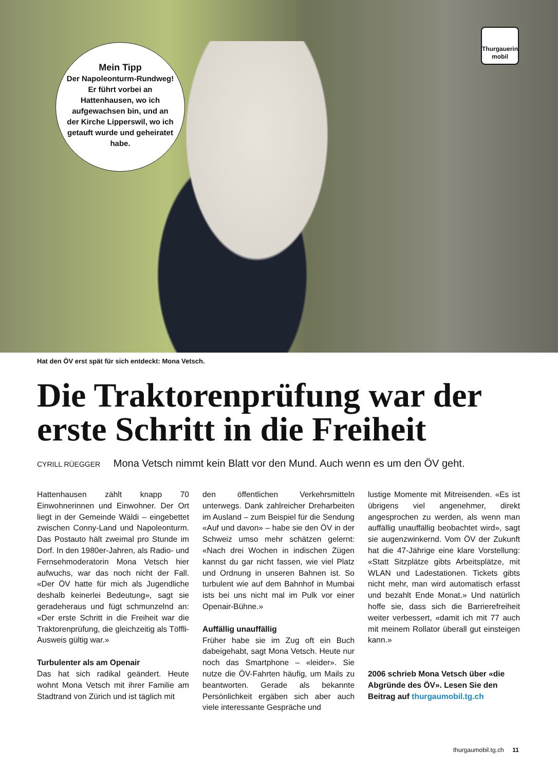Mein Tipp
Der Napoleonturm-Rundweg! Er führt vorbei an Hattenhausen, wo ich aufgewachsen bin, und an der Kirche Lipperswil, wo ich getauft wurde und geheiratet habe.
Thurgauerin mobil
Hat den ÖV erst spät für sich entdeckt: Mona Vetsch.
Die Traktorenprüfung war der erste Schritt in die Freiheit
CYRILL RÜEGGER Mona Vetsch nimmt kein Blatt vor den Mund. Auch wenn es um den ÖV geht.
Hattenhausen zählt knapp 70 Einwohnerinnen und Einwohner. Der Ort liegt in der Gemeinde Wäldi – eingebettet zwischen Conny-Land und Napoleonturm. Das Postauto hält zweimal pro Stunde im Dorf. In den 1980er-Jahren, als Radio- und Fernsehmoderatorin Mona Vetsch hier aufwuchs, war das noch nicht der Fall. «Der ÖV hatte für mich als Jugendliche deshalb keinerlei Bedeutung», sagt sie geradeheraus und fügt schmunzelnd an: «Der erste Schritt in die Freiheit war die Traktorenprüfung, die gleichzeitig als Töffli-Ausweis gültig war.»
Turbulenter als am Openair
Das hat sich radikal geändert. Heute wohnt Mona Vetsch mit ihrer Familie am Stadtrand von Zürich und ist täglich mit
den öffentlichen Verkehrsmitteln unterwegs. Dank zahlreicher Dreharbeiten im Ausland – zum Beispiel für die Sendung «Auf und davon» – habe sie den ÖV in der Schweiz umso mehr schätzen gelernt: «Nach drei Wochen in indischen Zügen kannst du gar nicht fassen, wie viel Platz und Ordnung in unseren Bahnen ist. So turbulent wie auf dem Bahnhof in Mumbai ists bei uns nicht mal im Pulk vor einer Openair-Bühne.»
Auffällig unauffällig
Früher habe sie im Zug oft ein Buch dabeigehabt, sagt Mona Vetsch. Heute nur noch das Smartphone – «leider». Sie nutze die ÖV-Fahrten häufig, um Mails zu beantworten. Gerade als bekannte Persönlichkeit ergäben sich aber auch viele interessante Gespräche und
lustige Momente mit Mitreisenden. «Es ist übrigens viel angenehmer, direkt angesprochen zu werden, als wenn man auffällig unauffällig beobachtet wird», sagt sie augenzwinkernd. Vom ÖV der Zukunft hat die 47-Jährige eine klare Vorstellung: «Statt Sitzplätze gibts Arbeitsplätze, mit WLAN und Ladestationen. Tickets gibts nicht mehr, man wird automatisch erfasst und bezahlt Ende Monat.» Und natürlich hoffe sie, dass sich die Barrierefreiheit weiter verbessert, «damit ich mit 77 auch mit meinem Rollator überall gut einsteigen kann.»
2006 schrieb Mona Vetsch über «die Abgründe des ÖV». Lesen Sie den Beitrag auf thurgaumobil.tg.ch
thurgaumobil.tg.ch 11